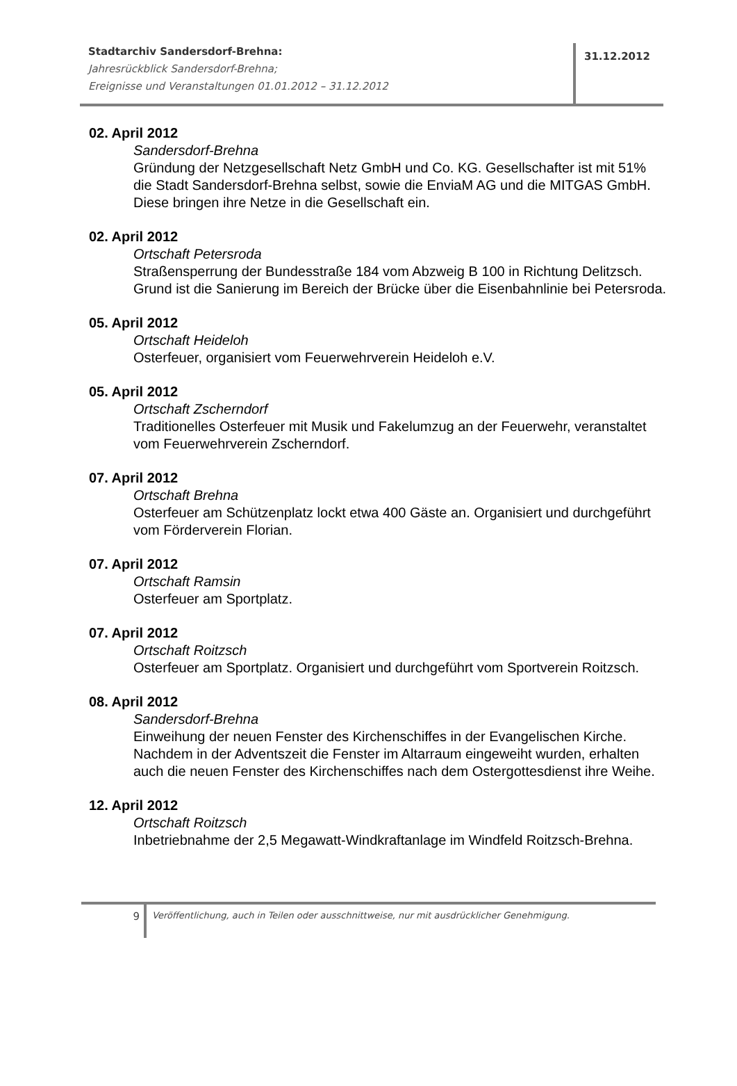Stadtarchiv Sandersdorf-Brehna:
Jahresrückblick Sandersdorf-Brehna;
Ereignisse und Veranstaltungen 01.01.2012 – 31.12.2012
31.12.2012
02. April 2012
Sandersdorf-Brehna
Gründung der Netzgesellschaft Netz GmbH und Co. KG. Gesellschafter ist mit 51% die Stadt Sandersdorf-Brehna selbst, sowie die EnviaM AG und die MITGAS GmbH. Diese bringen ihre Netze in die Gesellschaft ein.
02. April 2012
Ortschaft Petersroda
Straßensperrung der Bundesstraße 184 vom Abzweig B 100 in Richtung Delitzsch. Grund ist die Sanierung im Bereich der Brücke über die Eisenbahnlinie bei Petersroda.
05. April 2012
Ortschaft Heideloh
Osterfeuer, organisiert vom Feuerwehrverein Heideloh e.V.
05. April 2012
Ortschaft Zscherndorf
Traditionelles Osterfeuer mit Musik und Fakelumzug an der Feuerwehr, veranstaltet vom Feuerwehrverein Zscherndorf.
07. April 2012
Ortschaft Brehna
Osterfeuer am Schützenplatz lockt etwa 400 Gäste an. Organisiert und durchgeführt vom Förderverein Florian.
07. April 2012
Ortschaft Ramsin
Osterfeuer am Sportplatz.
07. April 2012
Ortschaft Roitzsch
Osterfeuer am Sportplatz. Organisiert und durchgeführt vom Sportverein Roitzsch.
08. April 2012
Sandersdorf-Brehna
Einweihung der neuen Fenster des Kirchenschiffes in der Evangelischen Kirche. Nachdem in der Adventszeit die Fenster im Altarraum eingeweiht wurden, erhalten auch die neuen Fenster des Kirchenschiffes nach dem Ostergottesdienst ihre Weihe.
12. April 2012
Ortschaft Roitzsch
Inbetriebnahme der 2,5 Megawatt-Windkraftanlage im Windfeld Roitzsch-Brehna.
9
Veröffentlichung, auch in Teilen oder ausschnittweise, nur mit ausdrücklicher Genehmigung.